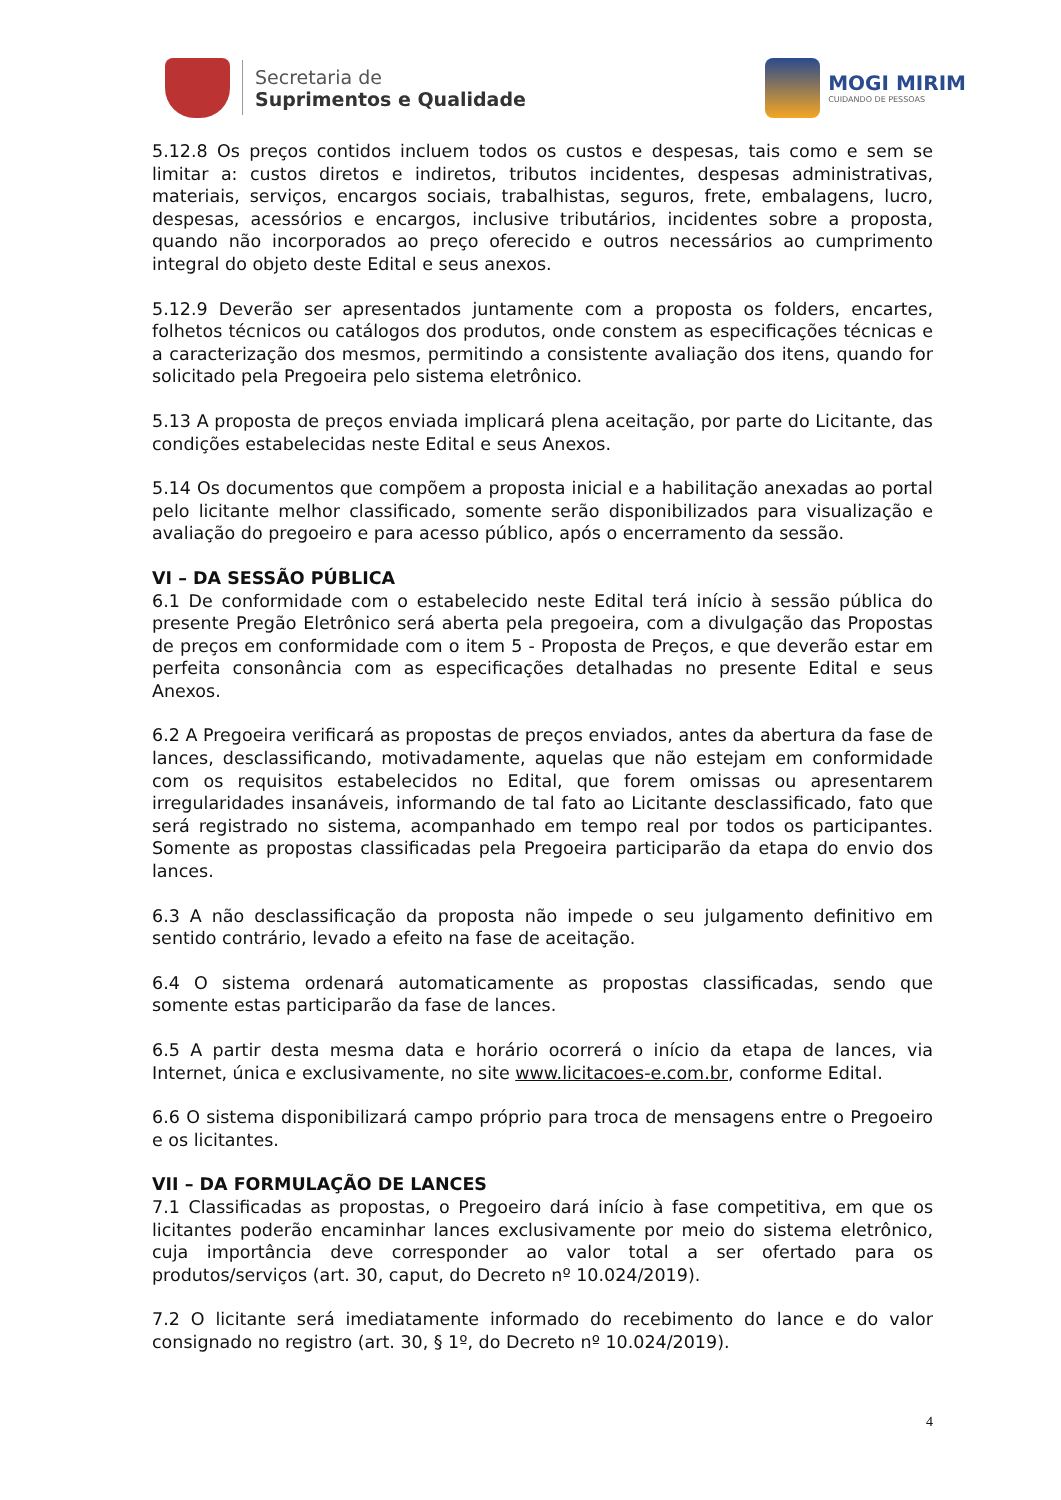Secretaria de
Suprimentos e Qualidade
MOGI MIRIM
CUIDANDO DE PESSOAS
5.12.8 Os preços contidos incluem todos os custos e despesas, tais como e sem se limitar a: custos diretos e indiretos, tributos incidentes, despesas administrativas, materiais, serviços, encargos sociais, trabalhistas, seguros, frete, embalagens, lucro, despesas, acessórios e encargos, inclusive tributários, incidentes sobre a proposta, quando não incorporados ao preço oferecido e outros necessários ao cumprimento integral do objeto deste Edital e seus anexos.
5.12.9 Deverão ser apresentados juntamente com a proposta os folders, encartes, folhetos técnicos ou catálogos dos produtos, onde constem as especificações técnicas e a caracterização dos mesmos, permitindo a consistente avaliação dos itens, quando for solicitado pela Pregoeira pelo sistema eletrônico.
5.13 A proposta de preços enviada implicará plena aceitação, por parte do Licitante, das condições estabelecidas neste Edital e seus Anexos.
5.14 Os documentos que compõem a proposta inicial e a habilitação anexadas ao portal pelo licitante melhor classificado, somente serão disponibilizados para visualização e avaliação do pregoeiro e para acesso público, após o encerramento da sessão.
VI – DA SESSÃO PÚBLICA
6.1 De conformidade com o estabelecido neste Edital terá início à sessão pública do presente Pregão Eletrônico será aberta pela pregoeira, com a divulgação das Propostas de preços em conformidade com o item 5 - Proposta de Preços, e que deverão estar em perfeita consonância com as especificações detalhadas no presente Edital e seus Anexos.
6.2 A Pregoeira verificará as propostas de preços enviados, antes da abertura da fase de lances, desclassificando, motivadamente, aquelas que não estejam em conformidade com os requisitos estabelecidos no Edital, que forem omissas ou apresentarem irregularidades insanáveis, informando de tal fato ao Licitante desclassificado, fato que será registrado no sistema, acompanhado em tempo real por todos os participantes. Somente as propostas classificadas pela Pregoeira participarão da etapa do envio dos lances.
6.3 A não desclassificação da proposta não impede o seu julgamento definitivo em sentido contrário, levado a efeito na fase de aceitação.
6.4 O sistema ordenará automaticamente as propostas classificadas, sendo que somente estas participarão da fase de lances.
6.5 A partir desta mesma data e horário ocorrerá o início da etapa de lances, via Internet, única e exclusivamente, no site www.licitacoes-e.com.br, conforme Edital.
6.6 O sistema disponibilizará campo próprio para troca de mensagens entre o Pregoeiro e os licitantes.
VII – DA FORMULAÇÃO DE LANCES
7.1 Classificadas as propostas, o Pregoeiro dará início à fase competitiva, em que os licitantes poderão encaminhar lances exclusivamente por meio do sistema eletrônico, cuja importância deve corresponder ao valor total a ser ofertado para os produtos/serviços (art. 30, caput, do Decreto nº 10.024/2019).
7.2 O licitante será imediatamente informado do recebimento do lance e do valor consignado no registro (art. 30, § 1º, do Decreto nº 10.024/2019).
4